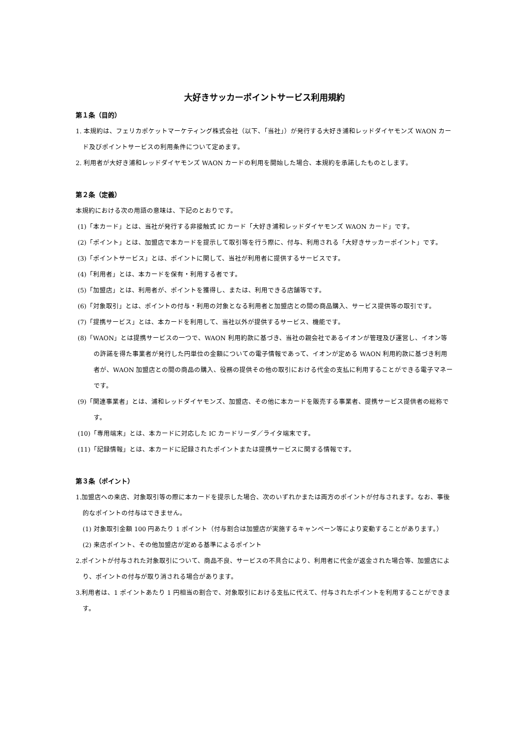大好きサッカーポイントサービス利用規約
第１条（目的）
1. 本規約は、フェリカポケットマーケティング株式会社（以下、「当社」）が発行する大好き浦和レッドダイヤモンズ WAON カード及びポイントサービスの利用条件について定めます。
2. 利用者が大好き浦和レッドダイヤモンズ WAON カードの利用を開始した場合、本規約を承諾したものとします。
第２条（定義）
本規約における次の用語の意味は、下記のとおりです。
(1)「本カード」とは、当社が発行する非接触式 IC カード「大好き浦和レッドダイヤモンズ WAON カード」です。
(2)「ポイント」とは、加盟店で本カードを提示して取引等を行う際に、付与、利用される「大好きサッカーポイント」です。
(3)「ポイントサービス」とは、ポイントに関して、当社が利用者に提供するサービスです。
(4)「利用者」とは、本カードを保有・利用する者です。
(5)「加盟店」とは、利用者が、ポイントを獲得し、または、利用できる店舗等です。
(6)「対象取引」とは、ポイントの付与・利用の対象となる利用者と加盟店との間の商品購入、サービス提供等の取引です。
(7)「提携サービス」とは、本カードを利用して、当社以外が提供するサービス、機能です。
(8)「WAON」とは提携サービスの一つで、WAON 利用約款に基づき、当社の親会社であるイオンが管理及び運営し、イオン等の許諾を得た事業者が発行した円単位の金額についての電子情報であって、イオンが定める WAON 利用約款に基づき利用者が、WAON 加盟店との間の商品の購入、役務の提供その他の取引における代金の支払に利用することができる電子マネーです。
(9)「関連事業者」とは、浦和レッドダイヤモンズ、加盟店、その他に本カードを販売する事業者、提携サービス提供者の総称です。
(10)「専用端末」とは、本カードに対応した IC カードリーダ／ライタ端末です。
(11)「記録情報」とは、本カードに記録されたポイントまたは提携サービスに関する情報です。
第３条（ポイント）
1.加盟店への来店、対象取引等の際に本カードを提示した場合、次のいずれかまたは両方のポイントが付与されます。なお、事後的なポイントの付与はできません。
(1) 対象取引金額 100 円あたり 1 ポイント（付与割合は加盟店が実施するキャンペーン等により変動することがあります。）
(2) 来店ポイント、その他加盟店が定める基準によるポイント
2.ポイントが付与された対象取引について、商品不良、サービスの不具合により、利用者に代金が返金された場合等、加盟店により、ポイントの付与が取り消される場合があります。
3.利用者は、1 ポイントあたり 1 円相当の割合で、対象取引における支払に代えて、付与されたポイントを利用することができます。